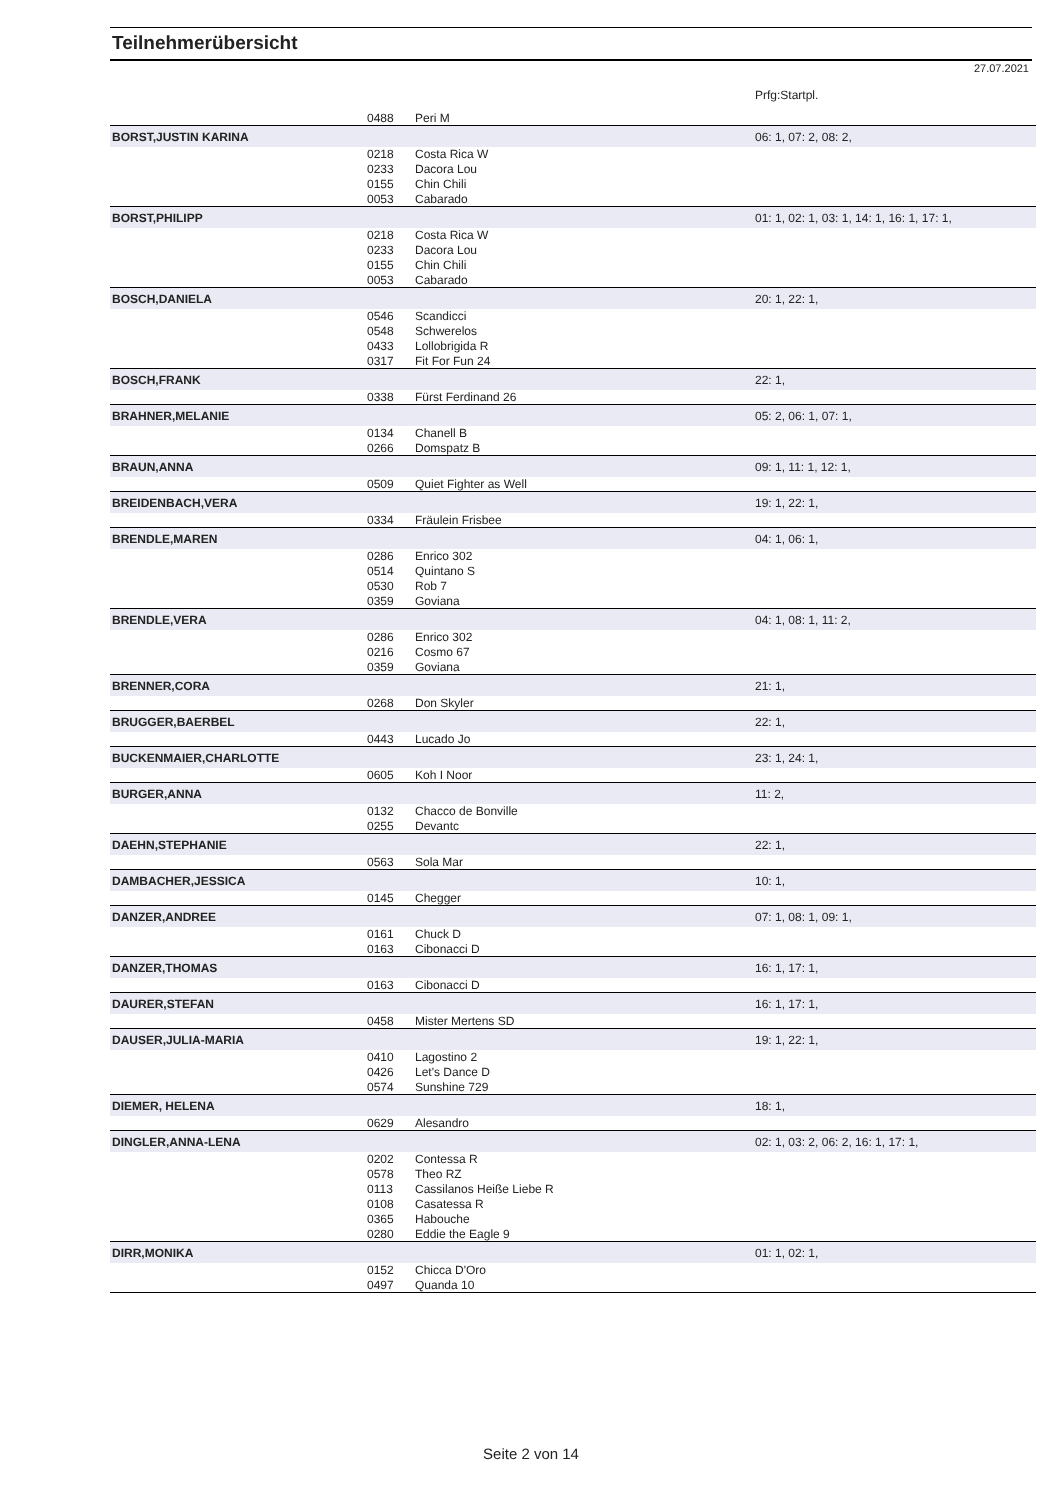Teilnehmerübersicht
27.07.2021
| | | | Prfg:Startpl. |
| | 0488 | Peri M | |
| BORST,JUSTIN KARINA | | | 06: 1, 07: 2, 08: 2, |
| | 0218 | Costa Rica W | |
| | 0233 | Dacora Lou | |
| | 0155 | Chin Chili | |
| | 0053 | Cabarado | |
| BORST,PHILIPP | | | 01: 1, 02: 1, 03: 1, 14: 1, 16: 1, 17: 1, |
| | 0218 | Costa Rica W | |
| | 0233 | Dacora Lou | |
| | 0155 | Chin Chili | |
| | 0053 | Cabarado | |
| BOSCH,DANIELA | | | 20: 1, 22: 1, |
| | 0546 | Scandicci | |
| | 0548 | Schwerelos | |
| | 0433 | Lollobrigida R | |
| | 0317 | Fit For Fun 24 | |
| BOSCH,FRANK | | | 22: 1, |
| | 0338 | Fürst Ferdinand 26 | |
| BRAHNER,MELANIE | | | 05: 2, 06: 1, 07: 1, |
| | 0134 | Chanell B | |
| | 0266 | Domspatz B | |
| BRAUN,ANNA | | | 09: 1, 11: 1, 12: 1, |
| | 0509 | Quiet Fighter as Well | |
| BREIDENBACH,VERA | | | 19: 1, 22: 1, |
| | 0334 | Fräulein Frisbee | |
| BRENDLE,MAREN | | | 04: 1, 06: 1, |
| | 0286 | Enrico 302 | |
| | 0514 | Quintano S | |
| | 0530 | Rob 7 | |
| | 0359 | Goviana | |
| BRENDLE,VERA | | | 04: 1, 08: 1, 11: 2, |
| | 0286 | Enrico 302 | |
| | 0216 | Cosmo 67 | |
| | 0359 | Goviana | |
| BRENNER,CORA | | | 21: 1, |
| | 0268 | Don Skyler | |
| BRUGGER,BAERBEL | | | 22: 1, |
| | 0443 | Lucado Jo | |
| BUCKENMAIER,CHARLOTTE | | | 23: 1, 24: 1, |
| | 0605 | Koh I Noor | |
| BURGER,ANNA | | | 11: 2, |
| | 0132 | Chacco de Bonville | |
| | 0255 | Devantc | |
| DAEHN,STEPHANIE | | | 22: 1, |
| | 0563 | Sola Mar | |
| DAMBACHER,JESSICA | | | 10: 1, |
| | 0145 | Chegger | |
| DANZER,ANDREE | | | 07: 1, 08: 1, 09: 1, |
| | 0161 | Chuck D | |
| | 0163 | Cibonacci D | |
| DANZER,THOMAS | | | 16: 1, 17: 1, |
| | 0163 | Cibonacci D | |
| DAURER,STEFAN | | | 16: 1, 17: 1, |
| | 0458 | Mister Mertens SD | |
| DAUSER,JULIA-MARIA | | | 19: 1, 22: 1, |
| | 0410 | Lagostino 2 | |
| | 0426 | Let's Dance D | |
| | 0574 | Sunshine 729 | |
| DIEMER, HELENA | | | 18: 1, |
| | 0629 | Alesandro | |
| DINGLER,ANNA-LENA | | | 02: 1, 03: 2, 06: 2, 16: 1, 17: 1, |
| | 0202 | Contessa R | |
| | 0578 | Theo RZ | |
| | 0113 | Cassilanos Heiße Liebe R | |
| | 0108 | Casatessa R | |
| | 0365 | Habouche | |
| | 0280 | Eddie the Eagle 9 | |
| DIRR,MONIKA | | | 01: 1, 02: 1, |
| | 0152 | Chicca D'Oro | |
| | 0497 | Quanda 10 | |
Seite 2 von 14